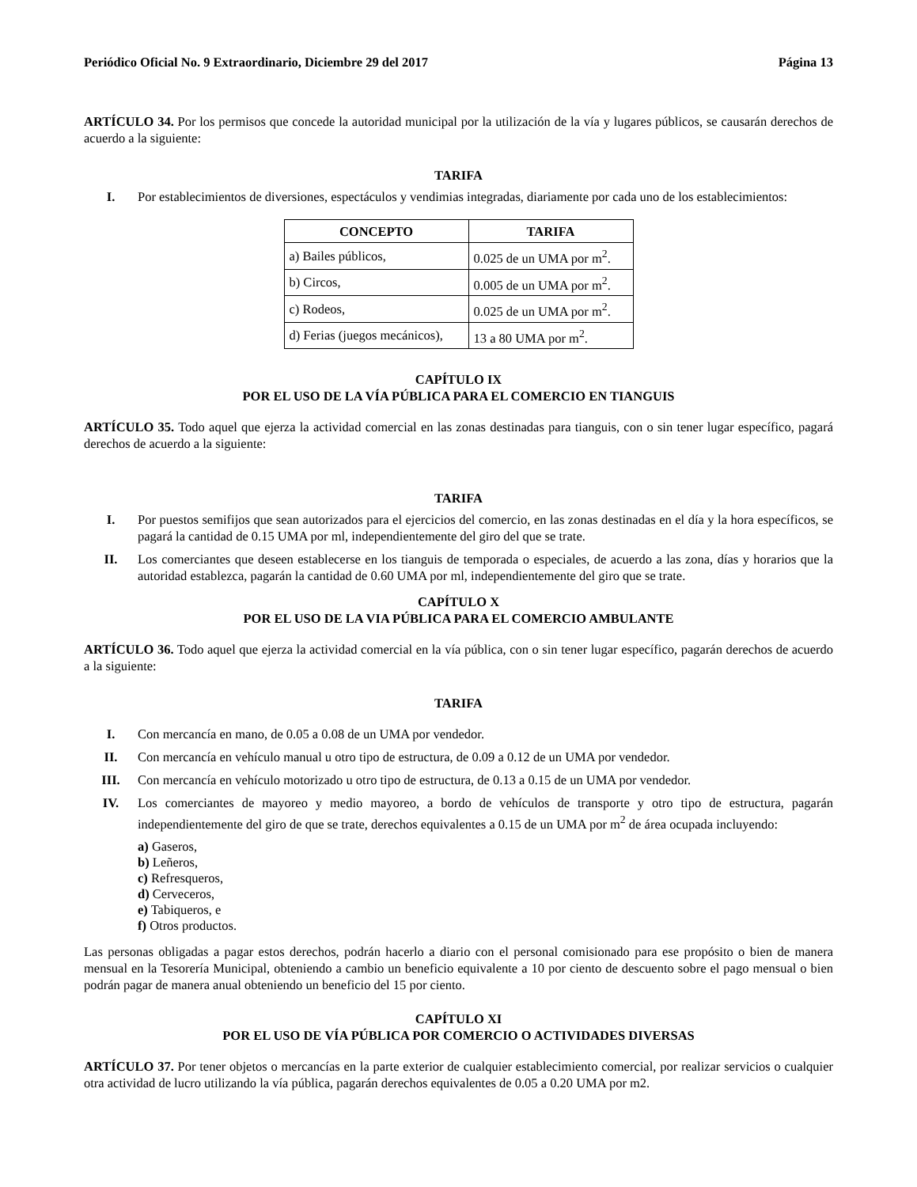Periódico Oficial No. 9 Extraordinario, Diciembre 29 del 2017 Página 13
ARTÍCULO 34. Por los permisos que concede la autoridad municipal por la utilización de la vía y lugares públicos, se causarán derechos de acuerdo a la siguiente:
TARIFA
I. Por establecimientos de diversiones, espectáculos y vendimias integradas, diariamente por cada uno de los establecimientos:
| CONCEPTO | TARIFA |
| --- | --- |
| a) Bailes públicos, | 0.025 de un UMA por m<sup>2</sup>. |
| b) Circos, | 0.005 de un UMA por m<sup>2</sup>. |
| c) Rodeos, | 0.025 de un UMA por m<sup>2</sup>. |
| d) Ferias (juegos mecánicos), | 13 a 80 UMA por m<sup>2</sup>. |
CAPÍTULO IX
POR EL USO DE LA VÍA PÚBLICA PARA EL COMERCIO EN TIANGUIS
ARTÍCULO 35. Todo aquel que ejerza la actividad comercial en las zonas destinadas para tianguis, con o sin tener lugar específico, pagará derechos de acuerdo a la siguiente:
TARIFA
I. Por puestos semifijos que sean autorizados para el ejercicios del comercio, en las zonas destinadas en el día y la hora específicos, se pagará la cantidad de 0.15 UMA por ml, independientemente del giro del que se trate.
II. Los comerciantes que deseen establecerse en los tianguis de temporada o especiales, de acuerdo a las zona, días y horarios que la autoridad establezca, pagarán la cantidad de 0.60 UMA por ml, independientemente del giro que se trate.
CAPÍTULO X
POR EL USO DE LA VIA PÚBLICA PARA EL COMERCIO AMBULANTE
ARTÍCULO 36. Todo aquel que ejerza la actividad comercial en la vía pública, con o sin tener lugar específico, pagarán derechos de acuerdo a la siguiente:
TARIFA
I. Con mercancía en mano, de 0.05 a 0.08 de un UMA por vendedor.
II. Con mercancía en vehículo manual u otro tipo de estructura, de 0.09 a 0.12 de un UMA por vendedor.
III. Con mercancía en vehículo motorizado u otro tipo de estructura, de 0.13 a 0.15 de un UMA por vendedor.
IV. Los comerciantes de mayoreo y medio mayoreo, a bordo de vehículos de transporte y otro tipo de estructura, pagarán independientemente del giro de que se trate, derechos equivalentes a 0.15 de un UMA por m<sup>2</sup> de área ocupada incluyendo:
a) Gaseros,
b) Leñeros,
c) Refresqueros,
d) Cerveceros,
e) Tabiqueros, e
f) Otros productos.
Las personas obligadas a pagar estos derechos, podrán hacerlo a diario con el personal comisionado para ese propósito o bien de manera mensual en la Tesorería Municipal, obteniendo a cambio un beneficio equivalente a 10 por ciento de descuento sobre el pago mensual o bien podrán pagar de manera anual obteniendo un beneficio del 15 por ciento.
CAPÍTULO XI
POR EL USO DE VÍA PÚBLICA POR COMERCIO O ACTIVIDADES DIVERSAS
ARTÍCULO 37. Por tener objetos o mercancías en la parte exterior de cualquier establecimiento comercial, por realizar servicios o cualquier otra actividad de lucro utilizando la vía pública, pagarán derechos equivalentes de 0.05 a 0.20 UMA por m2.